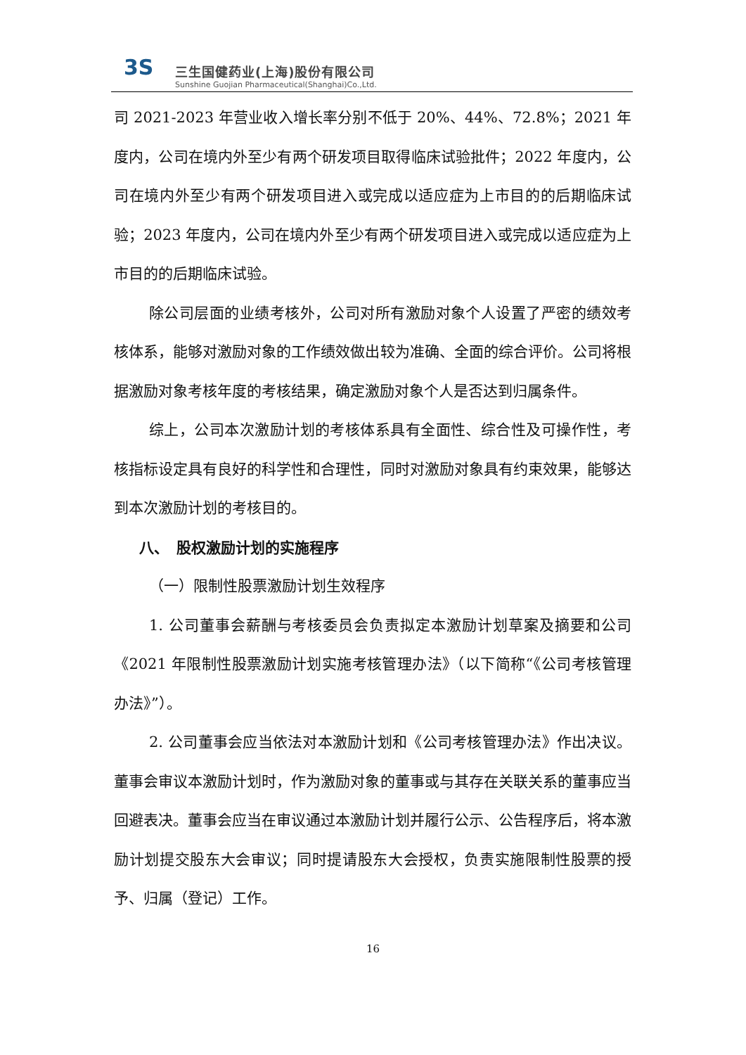3S
三生国健药业(上海)股份有限公司
Sunshine Guojian Pharmaceutical(Shanghai)Co.,Ltd.
司 2021-2023 年营业收入增长率分别不低于 20%、44%、72.8%；2021 年度内，公司在境内外至少有两个研发项目取得临床试验批件；2022 年度内，公司在境内外至少有两个研发项目进入或完成以适应症为上市目的的后期临床试验；2023 年度内，公司在境内外至少有两个研发项目进入或完成以适应症为上市目的的后期临床试验。
除公司层面的业绩考核外，公司对所有激励对象个人设置了严密的绩效考核体系，能够对激励对象的工作绩效做出较为准确、全面的综合评价。公司将根据激励对象考核年度的考核结果，确定激励对象个人是否达到归属条件。
综上，公司本次激励计划的考核体系具有全面性、综合性及可操作性，考核指标设定具有良好的科学性和合理性，同时对激励对象具有约束效果，能够达到本次激励计划的考核目的。
八、　股权激励计划的实施程序
（一）限制性股票激励计划生效程序
1. 公司董事会薪酬与考核委员会负责拟定本激励计划草案及摘要和公司《2021 年限制性股票激励计划实施考核管理办法》（以下简称“《公司考核管理办法》”）。
2. 公司董事会应当依法对本激励计划和《公司考核管理办法》作出决议。董事会审议本激励计划时，作为激励对象的董事或与其存在关联关系的董事应当回避表决。董事会应当在审议通过本激励计划并履行公示、公告程序后，将本激励计划提交股东大会审议；同时提请股东大会授权，负责实施限制性股票的授予、归属（登记）工作。
16